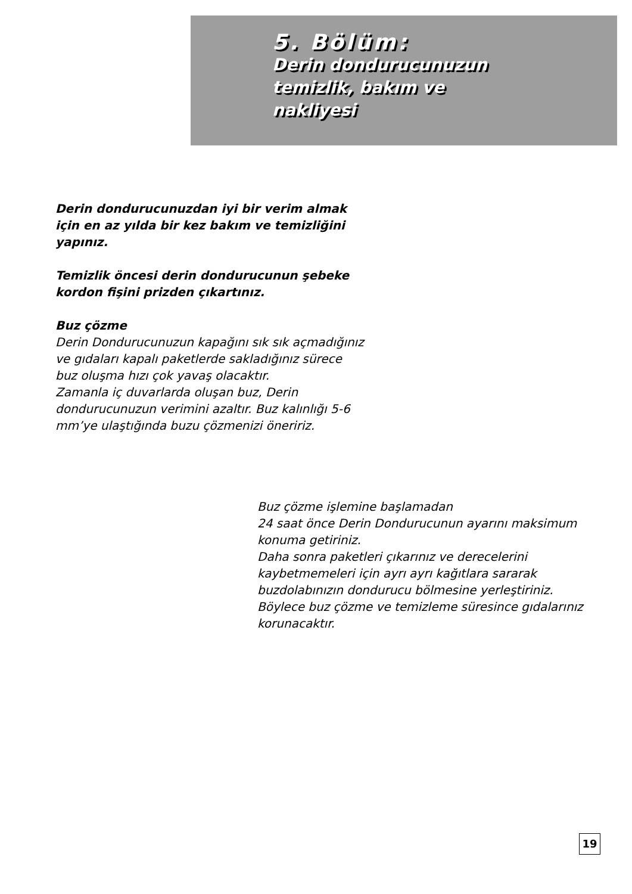5. Bölüm:
Derin dondurucunuzun
temizlik, bakım ve
nakliyesi
Derin dondurucunuzdan iyi bir verim almak için en az yılda bir kez bakım ve temizliğini yapınız.
Temizlik öncesi derin dondurucunun şebeke kordon fişini prizden çıkartınız.
Buz çözme
Derin Dondurucunuzun kapağını sık sık açmadığınız ve gıdaları kapalı paketlerde sakladığınız sürece buz oluşma hızı çok yavaş olacaktır.
Zamanla iç duvarlarda oluşan buz, Derin dondurucunuzun verimini azaltır. Buz kalınlığı 5-6 mm’ye ulaştığında buzu çözmenizi öneririz.
Buz çözme işlemine başlamadan
24 saat önce Derin Dondurucunun ayarını maksimum konuma getiriniz.
Daha sonra paketleri çıkarınız ve derecelerini kaybetmemeleri için ayrı ayrı kağıtlara sararak buzdolabınızın dondurucu bölmesine yerleştiriniz.
Böylece buz çözme ve temizleme süresince gıdalarınız korunacaktır.
19